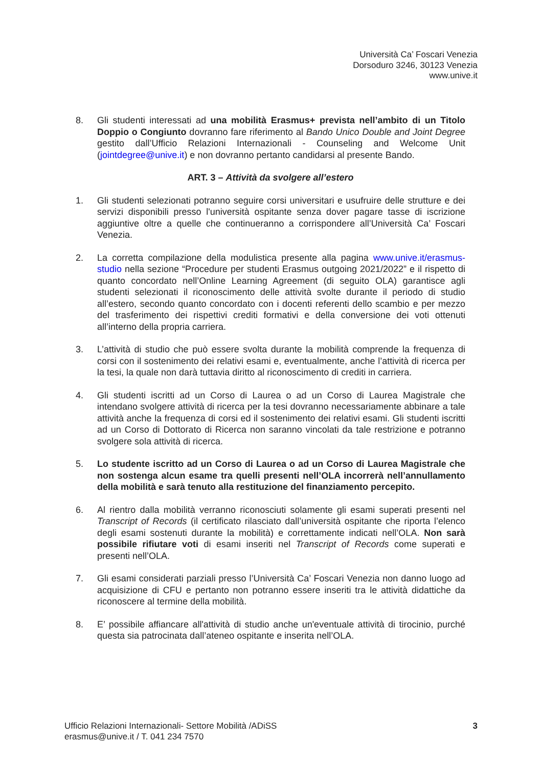Università Ca’ Foscari Venezia
Dorsoduro 3246, 30123 Venezia
www.unive.it
8. Gli studenti interessati ad una mobilità Erasmus+ prevista nell’ambito di un Titolo Doppio o Congiunto dovranno fare riferimento al Bando Unico Double and Joint Degree gestito dall’Ufficio Relazioni Internazionali - Counseling and Welcome Unit (jointdegree@unive.it) e non dovranno pertanto candidarsi al presente Bando.
ART. 3 – Attività da svolgere all’estero
1. Gli studenti selezionati potranno seguire corsi universitari e usufruire delle strutture e dei servizi disponibili presso l'università ospitante senza dover pagare tasse di iscrizione aggiuntive oltre a quelle che continueranno a corrispondere all’Università Ca’ Foscari Venezia.
2. La corretta compilazione della modulistica presente alla pagina www.unive.it/erasmus-studio nella sezione “Procedure per studenti Erasmus outgoing 2021/2022” e il rispetto di quanto concordato nell’Online Learning Agreement (di seguito OLA) garantisce agli studenti selezionati il riconoscimento delle attività svolte durante il periodo di studio all’estero, secondo quanto concordato con i docenti referenti dello scambio e per mezzo del trasferimento dei rispettivi crediti formativi e della conversione dei voti ottenuti all’interno della propria carriera.
3. L’attività di studio che può essere svolta durante la mobilità comprende la frequenza di corsi con il sostenimento dei relativi esami e, eventualmente, anche l’attività di ricerca per la tesi, la quale non darà tuttavia diritto al riconoscimento di crediti in carriera.
4. Gli studenti iscritti ad un Corso di Laurea o ad un Corso di Laurea Magistrale che intendano svolgere attività di ricerca per la tesi dovranno necessariamente abbinare a tale attività anche la frequenza di corsi ed il sostenimento dei relativi esami. Gli studenti iscritti ad un Corso di Dottorato di Ricerca non saranno vincolati da tale restrizione e potranno svolgere sola attività di ricerca.
5. Lo studente iscritto ad un Corso di Laurea o ad un Corso di Laurea Magistrale che non sostenga alcun esame tra quelli presenti nell’OLA incorrerà nell’annullamento della mobilità e sarà tenuto alla restituzione del finanziamento percepito.
6. Al rientro dalla mobilità verranno riconosciuti solamente gli esami superati presenti nel Transcript of Records (il certificato rilasciato dall’università ospitante che riporta l’elenco degli esami sostenuti durante la mobilità) e correttamente indicati nell’OLA. Non sarà possibile rifiutare voti di esami inseriti nel Transcript of Records come superati e presenti nell’OLA.
7. Gli esami considerati parziali presso l’Università Ca’ Foscari Venezia non danno luogo ad acquisizione di CFU e pertanto non potranno essere inseriti tra le attività didattiche da riconoscere al termine della mobilità.
8. E’ possibile affiancare all'attività di studio anche un'eventuale attività di tirocinio, purché questa sia patrocinata dall’ateneo ospitante e inserita nell’OLA.
Ufficio Relazioni Internazionali- Settore Mobilità /ADiSS
erasmus@unive.it / T. 041 234 7570
3